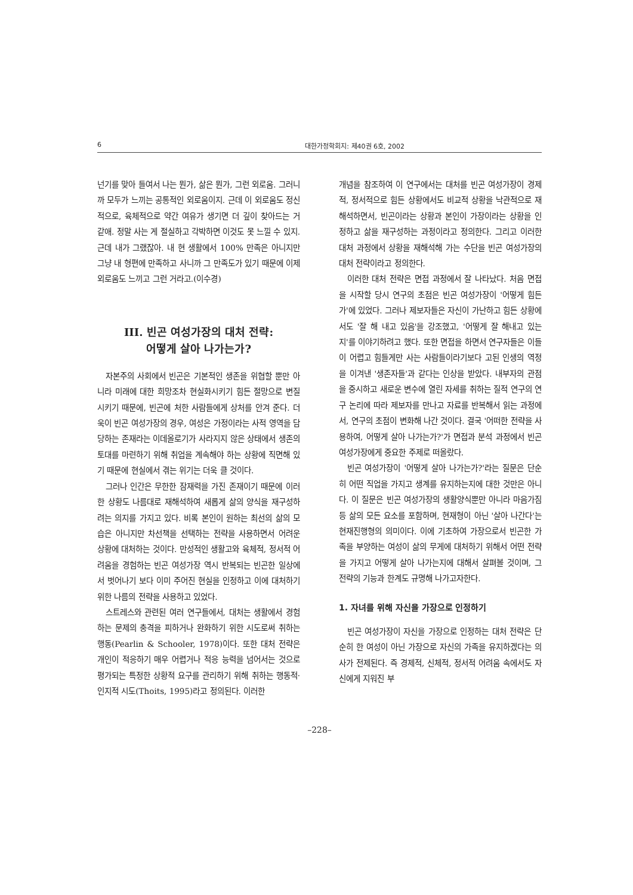6 대한가정학회지: 제40권 6호, 2002
넌기를 맞아 들여서 나는 뭔가, 삶은 뭔가, 그런 외로움. 그러니까 모두가 느끼는 공통적인 외로움이지. 근데 이 외로움도 정신적으로, 육체적으로 약간 여유가 생기면 더 깊이 찾아드는 거 같애. 정말 사는 게 절실하고 각박하면 이것도 못 느낄 수 있지. 근데 내가 그랬잖아. 내 현 생활에서 100% 만족은 아니지만 그냥 내 형편에 만족하고 사니까 그 만족도가 있기 때문에 이제 외로움도 느끼고 그런 거라고.(이수경)
III. 빈곤 여성가장의 대처 전략:
어떻게 살아 나가는가?
자본주의 사회에서 빈곤은 기본적인 생존을 위협할 뿐만 아니라 미래에 대한 희망조차 현실화시키기 힘든 절망으로 변질시키기 때문에, 빈곤에 처한 사람들에게 상처를 안겨 준다. 더욱이 빈곤 여성가장의 경우, 여성은 가정이라는 사적 영역을 담당하는 존재라는 이데올로기가 사라지지 않은 상태에서 생존의 토대를 마련하기 위해 취업을 계속해야 하는 상황에 직면해 있기 때문에 현실에서 겪는 위기는 더욱 클 것이다.
그러나 인간은 무한한 잠재력을 가진 존재이기 때문에 이러한 상황도 나름대로 재해석하여 새롭게 삶의 양식을 재구성하려는 의지를 가지고 있다. 비록 본인이 원하는 최선의 삶의 모습은 아니지만 차선책을 선택하는 전략을 사용하면서 어려운 상황에 대처하는 것이다. 만성적인 생활고와 육체적, 정서적 어려움을 경험하는 빈곤 여성가장 역시 반복되는 빈곤한 일상에서 벗어나기 보다 이미 주어진 현실을 인정하고 이에 대처하기 위한 나름의 전략을 사용하고 있었다.
스트레스와 관련된 여러 연구들에서, 대처는 생활에서 경험하는 문제의 충격을 피하거나 완화하기 위한 시도로써 취하는 행동(Pearlin & Schooler, 1978)이다. 또한 대처 전략은 개인이 적응하기 매우 어렵거나 적응 능력을 넘어서는 것으로 평가되는 특정한 상황적 요구를 관리하기 위해 취하는 행동적·인지적 시도(Thoits, 1995)라고 정의된다. 이러한
개념을 참조하여 이 연구에서는 대처를 빈곤 여성가장이 경제적, 정서적으로 힘든 상황에서도 비교적 상황을 낙관적으로 재해석하면서, 빈곤이라는 상황과 본인이 가장이라는 상황을 인정하고 삶을 재구성하는 과정이라고 정의한다. 그리고 이러한 대처 과정에서 상황을 재해석해 가는 수단을 빈곤 여성가장의 대처 전략이라고 정의한다.
이러한 대처 전략은 면접 과정에서 잘 나타났다. 처음 면접을 시작할 당시 연구의 초점은 빈곤 여성가장이 '어떻게 힘든가'에 있었다. 그러나 제보자들은 자신이 가난하고 힘든 상황에서도 '잘 해 내고 있음'을 강조했고, '어떻게 잘 해내고 있는지'를 이야기하려고 했다. 또한 면접을 하면서 연구자들은 이들이 어렵고 힘들게만 사는 사람들이라기보다 고된 인생의 역정을 이겨낸 '생존자들'과 같다는 인상을 받았다. 내부자의 관점을 중시하고 새로운 변수에 열린 자세를 취하는 질적 연구의 연구 논리에 따라 제보자를 만나고 자료를 반복해서 읽는 과정에서, 연구의 초점이 변화해 나간 것이다. 결국 '어떠한 전략을 사용하여, 어떻게 살아 나가는가?'가 면접과 분석 과정에서 빈곤 여성가장에게 중요한 주제로 떠올랐다.
빈곤 여성가장이 '어떻게 살아 나가는가?'라는 질문은 단순히 어떤 직업을 가지고 생계를 유지하는지에 대한 것만은 아니다. 이 질문은 빈곤 여성가장의 생활양식뿐만 아니라 마음가짐 등 삶의 모든 요소를 포함하며, 현재형이 아닌 '살아 나간다'는 현재진행형의 의미이다. 이에 기초하여 가장으로서 빈곤한 가족을 부양하는 여성이 삶의 무게에 대처하기 위해서 어떤 전략을 가지고 어떻게 살아 나가는지에 대해서 살펴볼 것이며, 그 전략의 기능과 한계도 규명해 나가고자한다.
1. 자녀를 위해 자신을 가장으로 인정하기
빈곤 여성가장이 자신을 가장으로 인정하는 대처 전략은 단순히 한 여성이 아닌 가장으로 자신의 가족을 유지하겠다는 의사가 전제된다. 즉 경제적, 신체적, 정서적 어려움 속에서도 자신에게 지워진 부
–228–